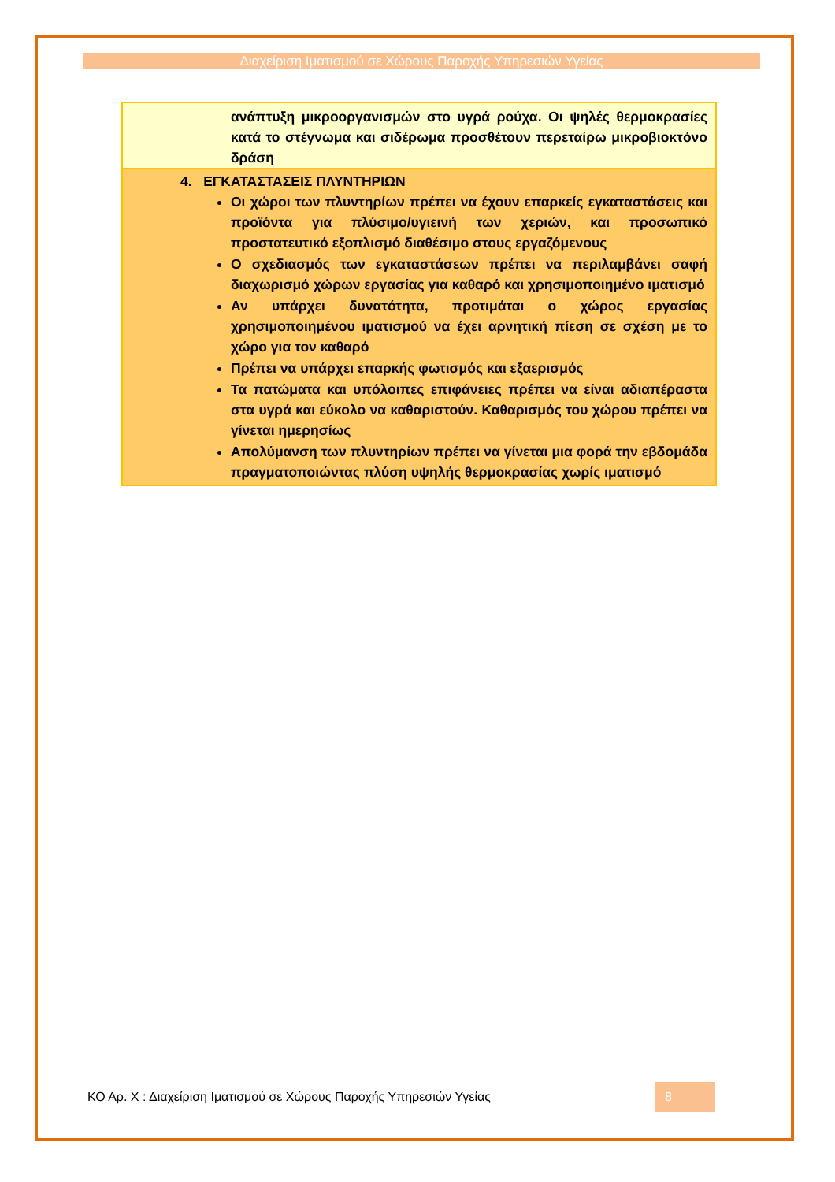Διαχείριση Ιματισμού σε Χώρους Παροχής Υπηρεσιών Υγείας
ανάπτυξη μικροοργανισμών στο υγρά ρούχα. Οι ψηλές θερμοκρασίες κατά το στέγνωμα και σιδέρωμα προσθέτουν περεταίρω μικροβιοκτόνο δράση
4. ΕΓΚΑΤΑΣΤΑΣΕΙΣ ΠΛΥΝΤΗΡΙΩΝ
Οι χώροι των πλυντηρίων πρέπει να έχουν επαρκείς εγκαταστάσεις και προϊόντα για πλύσιμο/υγιεινή των χεριών, και προσωπικό προστατευτικό εξοπλισμό διαθέσιμο στους εργαζόμενους
Ο σχεδιασμός των εγκαταστάσεων πρέπει να περιλαμβάνει σαφή διαχωρισμό χώρων εργασίας για καθαρό και χρησιμοποιημένο ιματισμό
Αν υπάρχει δυνατότητα, προτιμάται ο χώρος εργασίας χρησιμοποιημένου ιματισμού να έχει αρνητική πίεση σε σχέση με το χώρο για τον καθαρό
Πρέπει να υπάρχει επαρκής φωτισμός και εξαερισμός
Τα πατώματα και υπόλοιπες επιφάνειες πρέπει να είναι αδιαπέραστα στα υγρά και εύκολο να καθαριστούν. Καθαρισμός του χώρου πρέπει να γίνεται ημερησίως
Απολύμανση των πλυντηρίων πρέπει να γίνεται μια φορά την εβδομάδα πραγματοποιώντας πλύση υψηλής θερμοκρασίας χωρίς ιματισμό
ΚΟ Αρ. Χ : Διαχείριση Ιματισμού σε Χώρους Παροχής Υπηρεσιών Υγείας
8